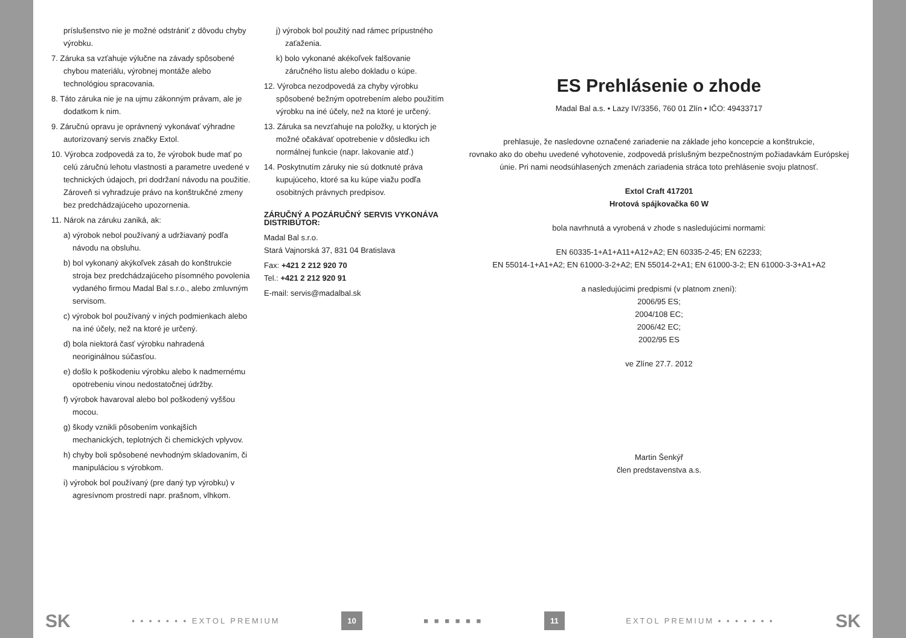príslušenstvo nie je možné odstrániť z dôvodu chyby výrobku.
7. Záruka sa vzťahuje výlučne na závady spôsobené chybou materiálu, výrobnej montáže alebo technológiou spracovania.
8. Táto záruka nie je na ujmu zákonným právam, ale je dodatkom k nim.
9. Záručnú opravu je oprávnený vykonávať výhradne autorizovaný servis značky Extol.
10. Výrobca zodpovedá za to, že výrobok bude mať po celú záručnú lehotu vlastnosti a parametre uvedené v technických údajoch, pri dodržaní návodu na použitie. Zároveň si vyhradzuje právo na konštrukčné zmeny bez predchádzajúceho upozornenia.
11. Nárok na záruku zaniká, ak:
a) výrobok nebol používaný a udržiavaný podľa návodu na obsluhu.
b) bol vykonaný akýkoľvek zásah do konštrukcie stroja bez predchádzajúceho písomného povolenia vydaného firmou Madal Bal s.r.o., alebo zmluvným servisom.
c) výrobok bol používaný v iných podmienkach alebo na iné účely, než na ktoré je určený.
d) bola niektorá časť výrobku nahradená neoriginálnou súčasťou.
e) došlo k poškodeniu výrobku alebo k nadmernému opotrebeniu vinou nedostatočnej údržby.
f) výrobok havaroval alebo bol poškodený vyššou mocou.
g) škody vznikli pôsobením vonkajších mechanických, teplotných či chemických vplyvov.
h) chyby boli spôsobené nevhodným skladovaním, či manipuláciou s výrobkom.
i) výrobok bol používaný (pre daný typ výrobku) v agresívnom prostredí napr. prašnom, vlhkom.
j) výrobok bol použitý nad rámec prípustného zaťaženia.
k) bolo vykonané akékoľvek falšovanie záručného listu alebo dokladu o kúpe.
12. Výrobca nezodpovedá za chyby výrobku spôsobené bežným opotrebením alebo použitím výrobku na iné účely, než na ktoré je určený.
13. Záruka sa nevzťahuje na položky, u ktorých je možné očakávať opotrebenie v dôsledku ich normálnej funkcie (napr. lakovanie atď.)
14. Poskytnutím záruky nie sú dotknuté práva kupujúceho, ktoré sa ku kúpe viažu podľa osobitných právnych predpisov.
ZÁRUČNÝ A POZÁRUČNÝ SERVIS VYKONÁVA DISTRIBÚTOR:
Madal Bal s.r.o.
Stará Vajnorská 37, 831 04 Bratislava
Fax: +421 2 212 920 70
Tel.: +421 2 212 920 91
E-mail: servis@madalbal.sk
ES Prehlásenie o zhode
Madal Bal a.s. • Lazy IV/3356, 760 01 Zlín • IČO: 49433717
prehlasuje, že nasledovne označené zariadenie na základe jeho koncepcie a konštrukcie,
rovnako ako do obehu uvedené vyhotovenie, zodpovedá príslušným bezpečnostným požiadavkám Európskej
únie. Pri nami neodsúhlasených zmenách zariadenia stráca toto prehlásenie svoju platnosť.
Extol Craft 417201
Hrotová spájkovačka 60 W
bola navrhnutá a vyrobená v zhode s nasledujúcimi normami:
EN 60335-1+A1+A11+A12+A2; EN 60335-2-45; EN 62233;
EN 55014-1+A1+A2; EN 61000-3-2+A2; EN 55014-2+A1; EN 61000-3-2; EN 61000-3-3+A1+A2
a nasledujúcimi predpismi (v platnom znení):
2006/95 ES;
2004/108 EC;
2006/42 EC;
2002/95 ES
ve Zlíne 27.7. 2012
Martin Šenkýř
člen predstavenstva a.s.
SK ▪ ▪ ▪ ▪ ▪ ▪ ▪ EXTOL PREMIUM 10 ■ ■ ■ ■ ■ ■ 11 EXTOL PREMIUM ▪ ▪ ▪ ▪ ▪ ▪ ▪ SK